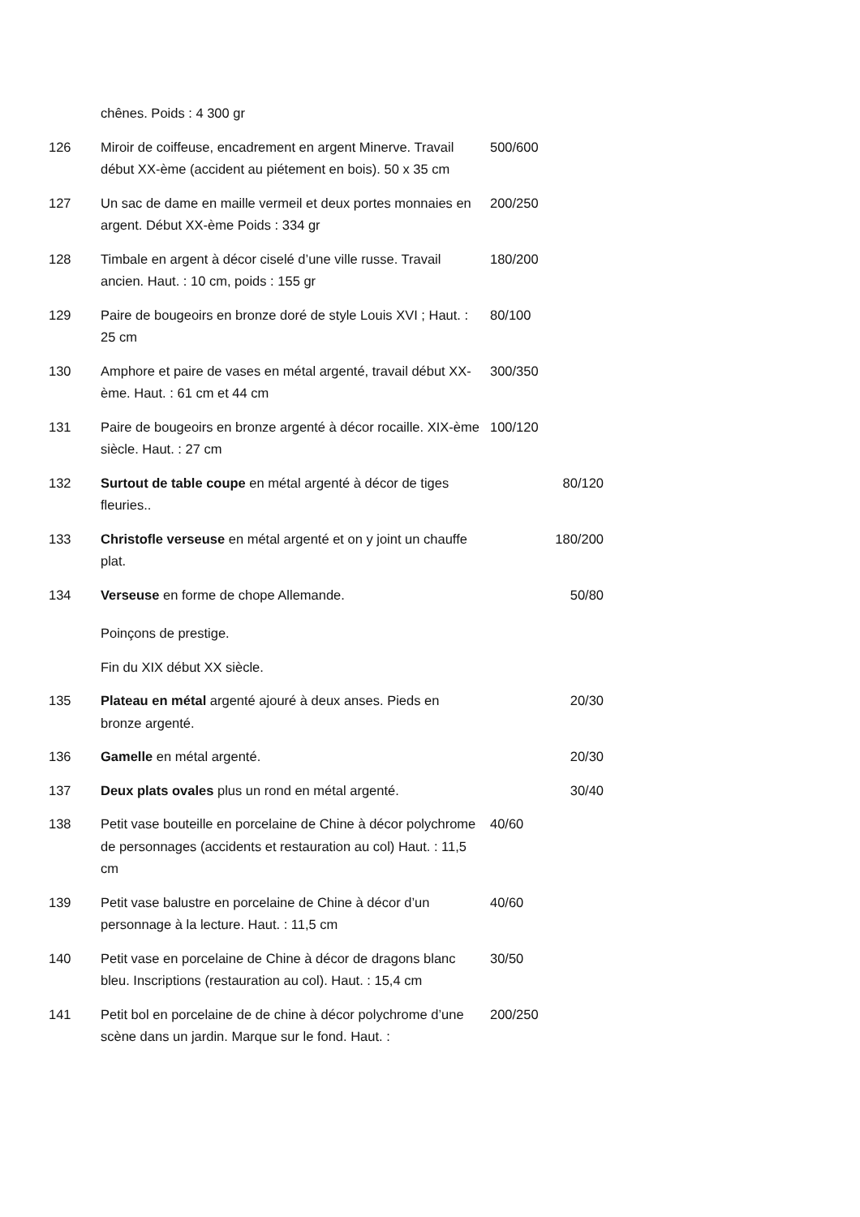| | chênes. Poids : 4 300 gr | |
| 126 | Miroir de coiffeuse, encadrement en argent Minerve. Travail début XX-ème (accident au piétement en bois). 50 x 35 cm | 500/600 |
| 127 | Un sac de dame en maille vermeil et deux portes monnaies en argent. Début XX-ème Poids : 334 gr | 200/250 |
| 128 | Timbale en argent à décor ciselé d’une ville russe. Travail ancien. Haut. : 10 cm, poids : 155 gr | 180/200 |
| 129 | Paire de bougeoirs en bronze doré de style Louis XVI ; Haut. : 25 cm | 80/100 |
| 130 | Amphore et paire de vases en métal argenté, travail début XX-ème. Haut. : 61 cm et 44 cm | 300/350 |
| 131 | Paire de bougeoirs en bronze argenté à décor rocaille. XIX-ème siècle. Haut. : 27 cm | 100/120 |
| 132 | Surtout de table coupe en métal argenté à décor de tiges fleuries.. | 80/120 |
| 133 | Christofle verseuse en métal argenté et on y joint un chauffe plat. | 180/200 |
| 134 | Verseuse en forme de chope Allemande. | 50/80 |
| | Poinçons de prestige. | |
| | Fin du XIX début XX siècle. | |
| 135 | Plateau en métal argenté ajouré à deux anses. Pieds en bronze argenté. | 20/30 |
| 136 | Gamelle en métal argenté. | 20/30 |
| 137 | Deux plats ovales plus un rond en métal argenté. | 30/40 |
| 138 | Petit vase bouteille en porcelaine de Chine à décor polychrome de personnages (accidents et restauration au col) Haut. : 11,5 cm | 40/60 |
| 139 | Petit vase balustre en porcelaine de Chine à décor d’un personnage à la lecture. Haut. : 11,5 cm | 40/60 |
| 140 | Petit vase en porcelaine de Chine à décor de dragons blanc bleu. Inscriptions (restauration au col). Haut. : 15,4 cm | 30/50 |
| 141 | Petit bol en porcelaine de de chine à décor polychrome d’une scène dans un jardin. Marque sur le fond. Haut. : | 200/250 |